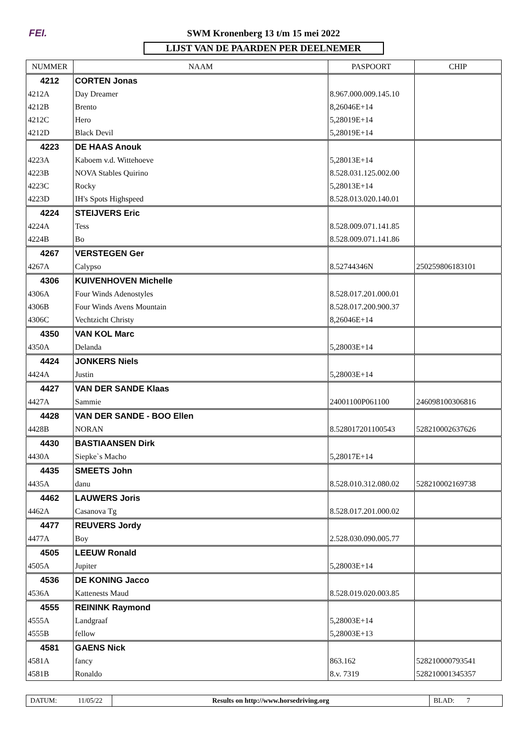FEI.
SWM Kronenberg 13 t/m 15 mei 2022
LIJST VAN DE PAARDEN PER DEELNEMER
| NUMMER | NAAM | PASPOORT | CHIP |
| --- | --- | --- | --- |
| 4212 | CORTEN Jonas | | |
| 4212A | Day Dreamer | 8.967.000.009.145.10 | |
| 4212B | Brento | 8,26046E+14 | |
| 4212C | Hero | 5,28019E+14 | |
| 4212D | Black Devil | 5,28019E+14 | |
| 4223 | DE HAAS Anouk | | |
| 4223A | Kaboem v.d. Wittehoeve | 5,28013E+14 | |
| 4223B | NOVA Stables Quirino | 8.528.031.125.002.00 | |
| 4223C | Rocky | 5,28013E+14 | |
| 4223D | IH's Spots Highspeed | 8.528.013.020.140.01 | |
| 4224 | STEIJVERS Eric | | |
| 4224A | Tess | 8.528.009.071.141.85 | |
| 4224B | Bo | 8.528.009.071.141.86 | |
| 4267 | VERSTEGEN Ger | | |
| 4267A | Calypso | 8.52744346N | 250259806183101 |
| 4306 | KUIVENHOVEN Michelle | | |
| 4306A | Four Winds Adenostyles | 8.528.017.201.000.01 | |
| 4306B | Four Winds Avens Mountain | 8.528.017.200.900.37 | |
| 4306C | Vechtzicht Christy | 8,26046E+14 | |
| 4350 | VAN KOL Marc | | |
| 4350A | Delanda | 5,28003E+14 | |
| 4424 | JONKERS Niels | | |
| 4424A | Justin | 5,28003E+14 | |
| 4427 | VAN DER SANDE Klaas | | |
| 4427A | Sammie | 24001100P061100 | 246098100306816 |
| 4428 | VAN DER SANDE - BOO Ellen | | |
| 4428B | NORAN | 8.528017201100543 | 528210002637626 |
| 4430 | BASTIAANSEN Dirk | | |
| 4430A | Siepke`s Macho | 5,28017E+14 | |
| 4435 | SMEETS John | | |
| 4435A | danu | 8.528.010.312.080.02 | 528210002169738 |
| 4462 | LAUWERS Joris | | |
| 4462A | Casanova Tg | 8.528.017.201.000.02 | |
| 4477 | REUVERS Jordy | | |
| 4477A | Boy | 2.528.030.090.005.77 | |
| 4505 | LEEUW Ronald | | |
| 4505A | Jupiter | 5,28003E+14 | |
| 4536 | DE KONING Jacco | | |
| 4536A | Kattenests Maud | 8.528.019.020.003.85 | |
| 4555 | REININK Raymond | | |
| 4555A | Landgraaf | 5,28003E+14 | |
| 4555B | fellow | 5,28003E+13 | |
| 4581 | GAENS Nick | | |
| 4581A | fancy | 863.162 | 528210000793541 |
| 4581B | Ronaldo | 8.v. 7319 | 528210001345357 |
DATUM: 11/05/22
Results on http://www.horsedriving.org
BLAD: 7